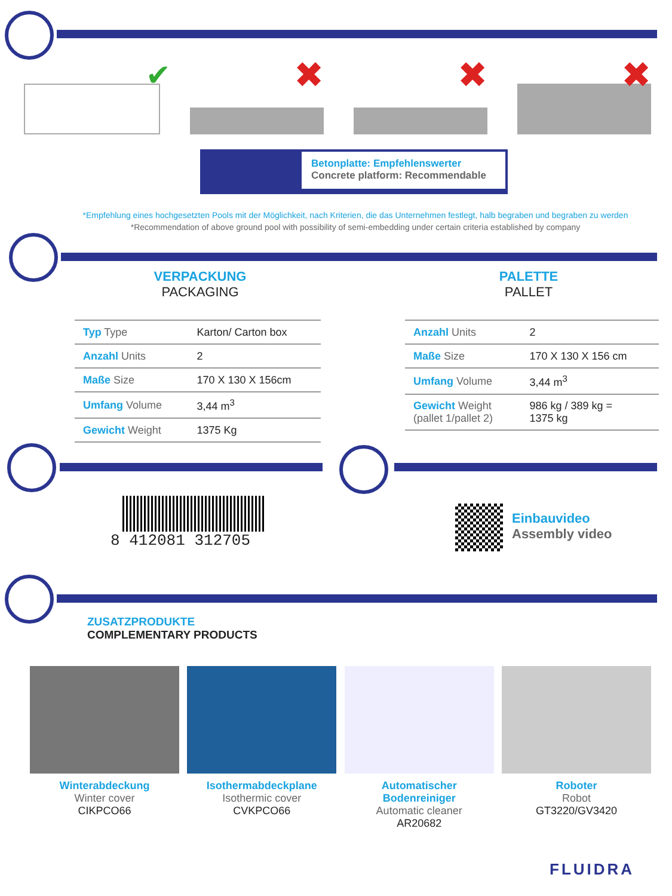✔
✖
✖
✖
Betonplatte: Empfehlenswerter
Concrete platform: Recommendable
*Empfehlung eines hochgesetzten Pools mit der Möglichkeit, nach Kriterien, die das Unternehmen festlegt, halb begraben und begraben zu werden *Recommendation of above ground pool with possibility of semi-embedding under certain criteria established by company
VERPACKUNG
PACKAGING
PALETTE
PALLET
| Typ Type | Karton/ Carton box |
| Anzahl Units | 2 |
| Maße Size | 170 X 130 X 156cm |
| Umfang Volume | 3,44 m<sup>3</sup> |
| Gewicht Weight | 1375 Kg |
| Anzahl Units | 2 |
| Maße Size | 170 X 130 X 156 cm |
| Umfang Volume | 3,44 m<sup>3</sup> |
| Gewicht Weight (pallet 1/pallet 2) | 986 kg / 389 kg = 1375 kg |
8 412081 312705
Einbauvideo
Assembly video
ZUSATZPRODUKTE
COMPLEMENTARY PRODUCTS
Winterabdeckung
Winter cover
CIKPCO66
Isothermabdeckplane
Isothermic cover
CVKPCO66
Automatischer Bodenreiniger
Automatic cleaner
AR20682
Roboter
Robot
GT3220/GV3420
FLUIDRA